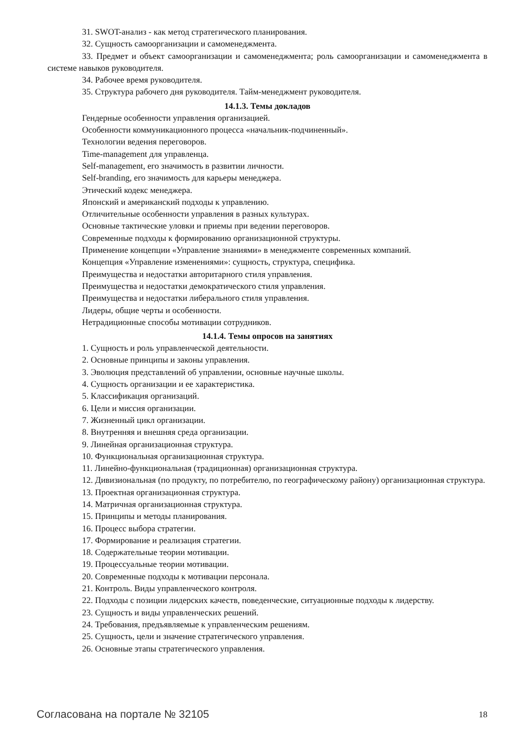31. SWOT-анализ - как метод стратегического планирования.
32. Сущность самоорганизации и самоменеджмента.
33. Предмет и объект самоорганизации и самоменеджмента; роль самоорганизации и самоменеджмента в системе навыков руководителя.
34. Рабочее время руководителя.
35. Структура рабочего дня руководителя. Тайм-менеджмент руководителя.
14.1.3. Темы докладов
Гендерные особенности управления организацией.
Особенности коммуникационного процесса «начальник-подчиненный».
Технологии ведения переговоров.
Time-management для управленца.
Self-management, его значимость в развитии личности.
Self-branding, его значимость для карьеры менеджера.
Этический кодекс менеджера.
Японский и американский подходы к управлению.
Отличительные особенности управления в разных культурах.
Основные тактические уловки и приемы при ведении переговоров.
Современные подходы к формированию организационной структуры.
Применение концепции «Управление знаниями» в менеджменте современных компаний.
Концепция «Управление изменениями»: сущность, структура, специфика.
Преимущества и недостатки авторитарного стиля управления.
Преимущества и недостатки демократического стиля управления.
Преимущества и недостатки либерального стиля управления.
Лидеры, общие черты и особенности.
Нетрадиционные способы мотивации сотрудников.
14.1.4. Темы опросов на занятиях
1. Сущность и роль управленческой деятельности.
2. Основные принципы и законы управления.
3. Эволюция представлений об управлении, основные научные школы.
4. Сущность организации и ее характеристика.
5. Классификация организаций.
6. Цели и миссия организации.
7. Жизненный цикл организации.
8. Внутренняя и внешняя среда организации.
9. Линейная организационная структура.
10. Функциональная организационная структура.
11. Линейно-функциональная (традиционная) организационная структура.
12. Дивизиональная (по продукту, по потребителю, по географическому району) организационная структура.
13. Проектная организационная структура.
14. Матричная организационная структура.
15. Принципы и методы планирования.
16. Процесс выбора стратегии.
17. Формирование и реализация стратегии.
18. Содержательные теории мотивации.
19. Процессуальные теории мотивации.
20. Современные подходы к мотивации персонала.
21. Контроль. Виды управленческого контроля.
22. Подходы с позиции лидерских качеств, поведенческие, ситуационные подходы к лидерству.
23. Сущность и виды управленческих решений.
24. Требования, предъявляемые к управленческим решениям.
25. Сущность, цели и значение стратегического управления.
26. Основные этапы стратегического управления.
Согласована на портале № 32105 18